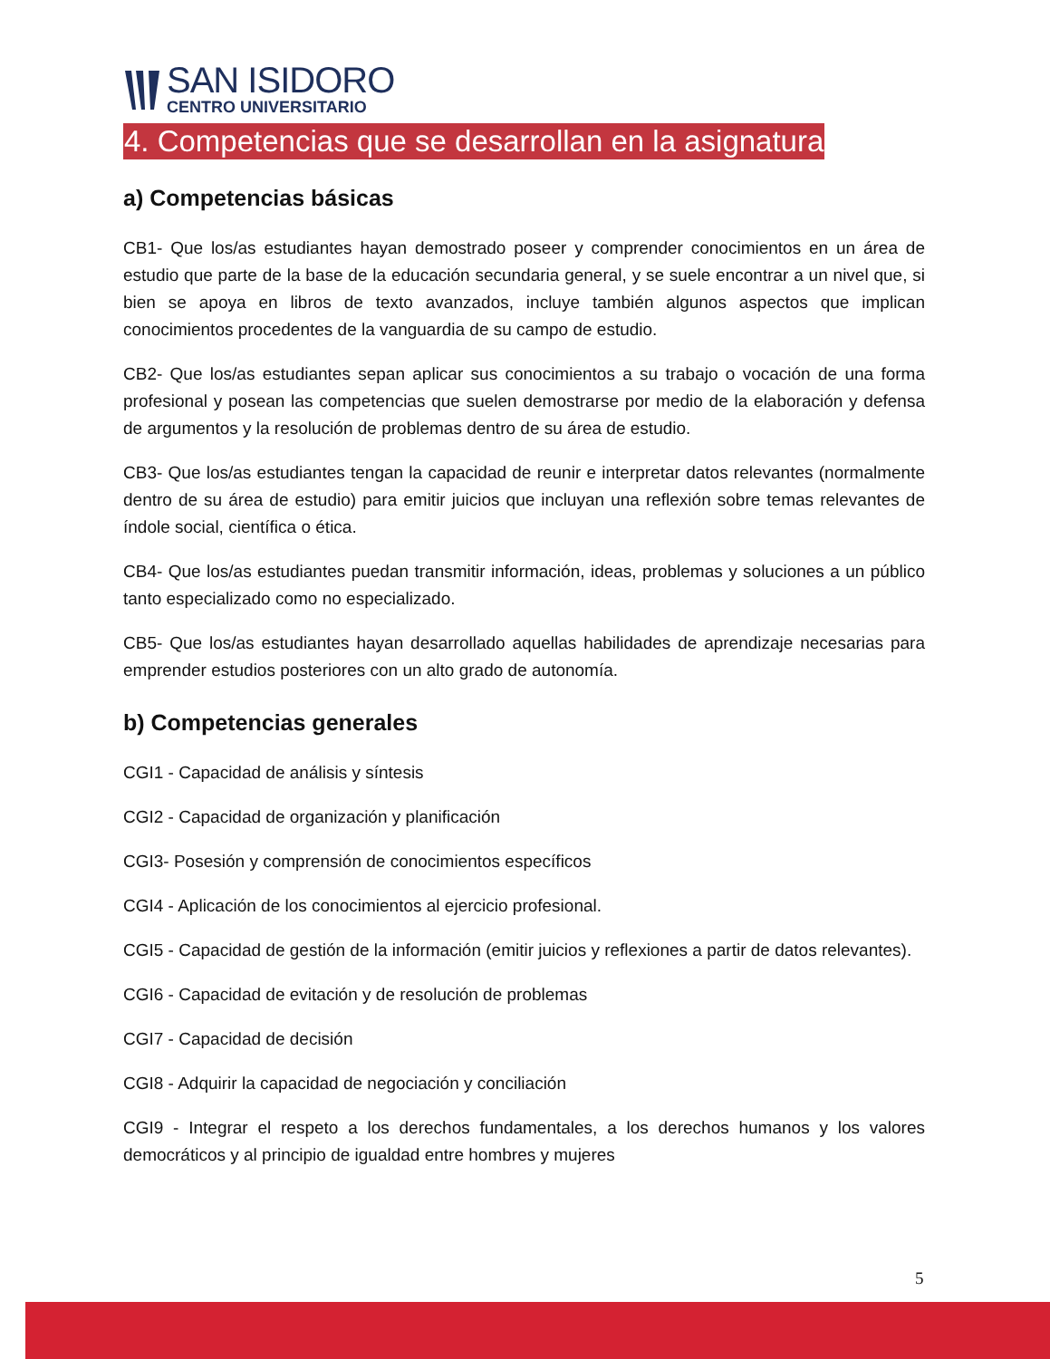SAN ISIDORO
CENTRO UNIVERSITARIO
4. Competencias que se desarrollan en la asignatura
a) Competencias básicas
CB1- Que los/as estudiantes hayan demostrado poseer y comprender conocimientos en un área de estudio que parte de la base de la educación secundaria general, y se suele encontrar a un nivel que, si bien se apoya en libros de texto avanzados, incluye también algunos aspectos que implican conocimientos procedentes de la vanguardia de su campo de estudio.
CB2- Que los/as estudiantes sepan aplicar sus conocimientos a su trabajo o vocación de una forma profesional y posean las competencias que suelen demostrarse por medio de la elaboración y defensa de argumentos y la resolución de problemas dentro de su área de estudio.
CB3- Que los/as estudiantes tengan la capacidad de reunir e interpretar datos relevantes (normalmente dentro de su área de estudio) para emitir juicios que incluyan una reflexión sobre temas relevantes de índole social, científica o ética.
CB4- Que los/as estudiantes puedan transmitir información, ideas, problemas y soluciones a un público tanto especializado como no especializado.
CB5- Que los/as estudiantes hayan desarrollado aquellas habilidades de aprendizaje necesarias para emprender estudios posteriores con un alto grado de autonomía.
b) Competencias generales
CGI1 - Capacidad de análisis y síntesis
CGI2 - Capacidad de organización y planificación
CGI3- Posesión y comprensión de conocimientos específicos
CGI4 - Aplicación de los conocimientos al ejercicio profesional.
CGI5 - Capacidad de gestión de la información (emitir juicios y reflexiones a partir de datos relevantes).
CGI6 - Capacidad de evitación y de resolución de problemas
CGI7 - Capacidad de decisión
CGI8 - Adquirir la capacidad de negociación y conciliación
CGI9 - Integrar el respeto a los derechos fundamentales, a los derechos humanos y los valores democráticos y al principio de igualdad entre hombres y mujeres
5